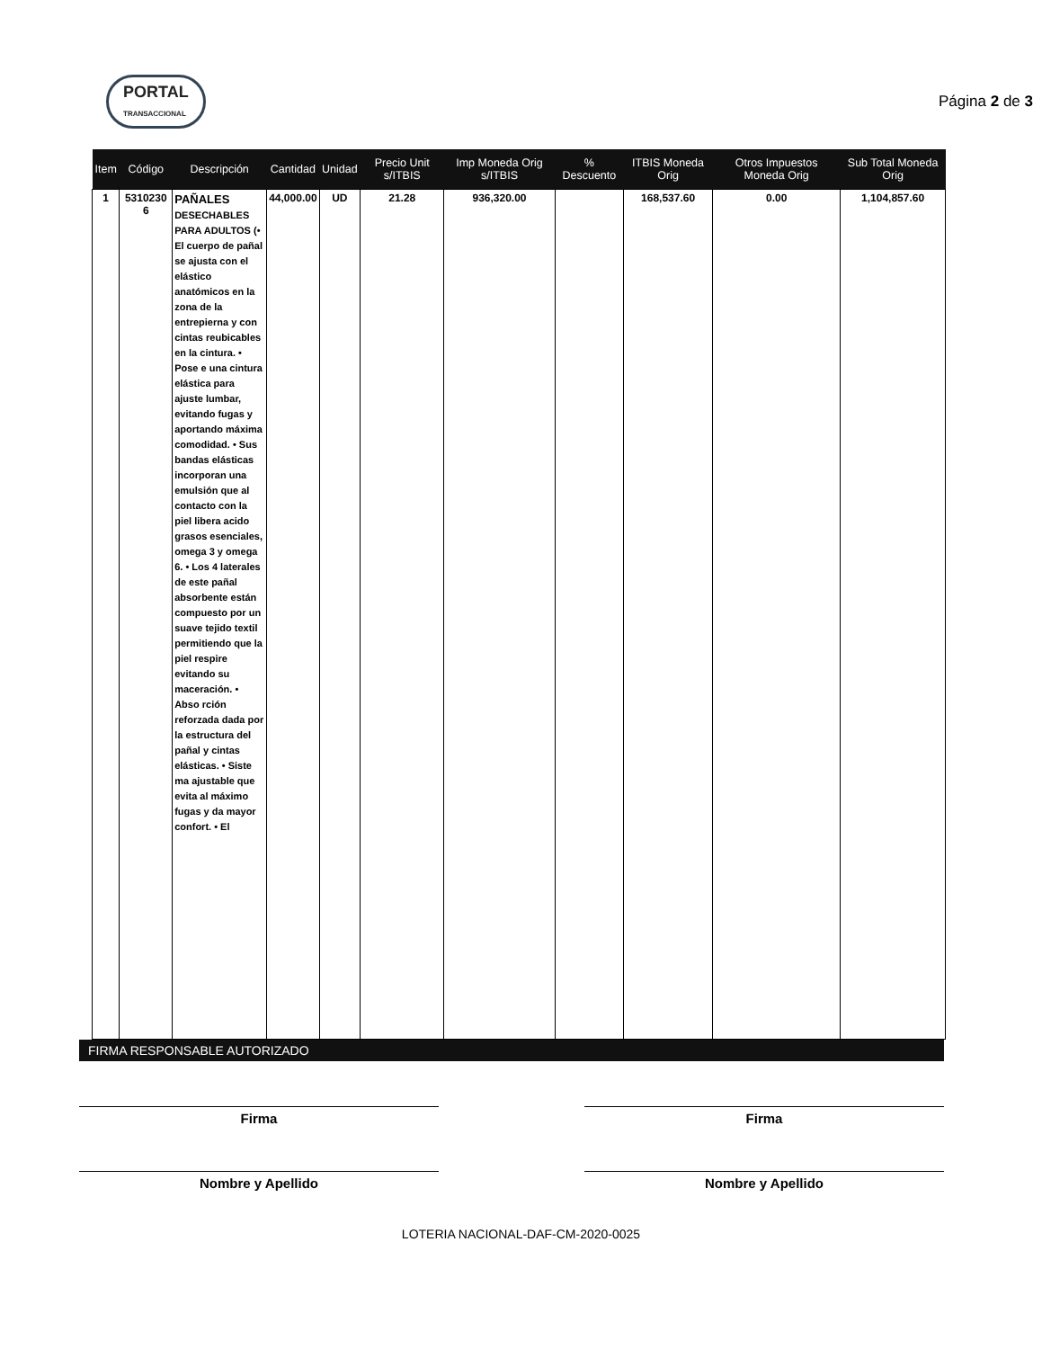PORTAL
TRANSACCIONAL
Página 2 de 3
| Item | Código | Descripción | Cantidad | Unidad | Precio Unit s/ITBIS | Imp Moneda Orig s/ITBIS | % Descuento | ITBIS Moneda Orig | Otros Impuestos Moneda Orig | Sub Total Moneda Orig |
| --- | --- | --- | --- | --- | --- | --- | --- | --- | --- | --- |
| 1 | 5310230 6 | PAÑALES DESECHABLES PARA ADULTOS (• El cuerpo de pañal se ajusta con el elástico anatómicos en la zona de la entrepierna y con cintas reubicables en la cintura. • Pose e una cintura elástica para ajuste lumbar, evitando fugas y aportando máxima comodidad. • Sus bandas elásticas incorporan una emulsión que al contacto con la piel libera acido grasos esenciales, omega 3 y omega 6. • Los 4 laterales de este pañal absorbente están compuesto por un suave tejido textil permitiendo que la piel respire evitando su maceración. • Abso rción reforzada dada por la estructura del pañal y cintas elásticas. • Siste ma ajustable que evita al máximo fugas y da mayor confort. • El | 44,000.00 | UD | 21.28 | 936,320.00 | | 168,537.60 | 0.00 | 1,104,857.60 |
FIRMA RESPONSABLE AUTORIZADO
Firma Firma
Nombre y Apellido Nombre y Apellido
LOTERIA NACIONAL-DAF-CM-2020-0025